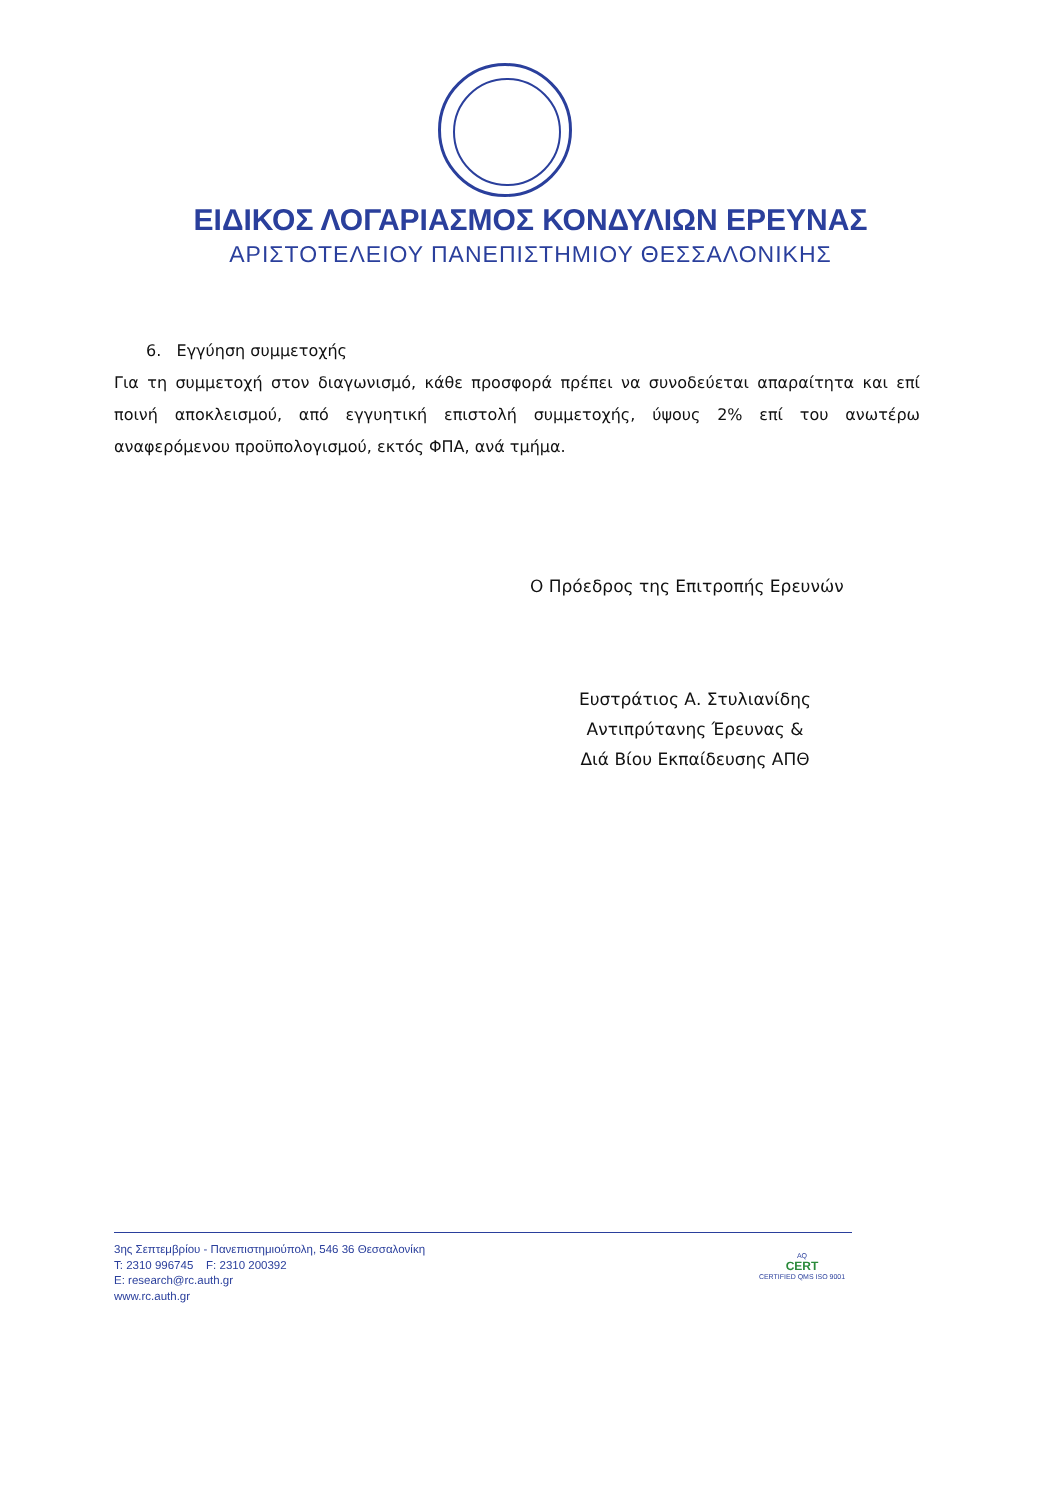ΕΙΔΙΚΟΣ ΛΟΓΑΡΙΑΣΜΟΣ ΚΟΝΔΥΛΙΩΝ ΕΡΕΥΝΑΣ
ΑΡΙΣΤΟΤΕΛΕΙΟΥ ΠΑΝΕΠΙΣΤΗΜΙΟΥ ΘΕΣΣΑΛΟΝΙΚΗΣ
6. Εγγύηση συμμετοχής
Για τη συμμετοχή στον διαγωνισμό, κάθε προσφορά πρέπει να συνοδεύεται απαραίτητα και επί ποινή αποκλεισμού, από εγγυητική επιστολή συμμετοχής, ύψους 2% επί του ανωτέρω αναφερόμενου προϋπολογισμού, εκτός ΦΠΑ, ανά τμήμα.
Ο Πρόεδρος της Επιτροπής Ερευνών
Ευστράτιος Α. Στυλιανίδης
Αντιπρύτανης Έρευνας &
Διά Βίου Εκπαίδευσης ΑΠΘ
3ης Σεπτεμβρίου - Πανεπιστημιούπολη, 546 36 Θεσσαλονίκη
T: 2310 996745 F: 2310 200392
E: research@rc.auth.gr
www.rc.auth.gr
AQ
CERT
CERTIFIED QMS ISO 9001